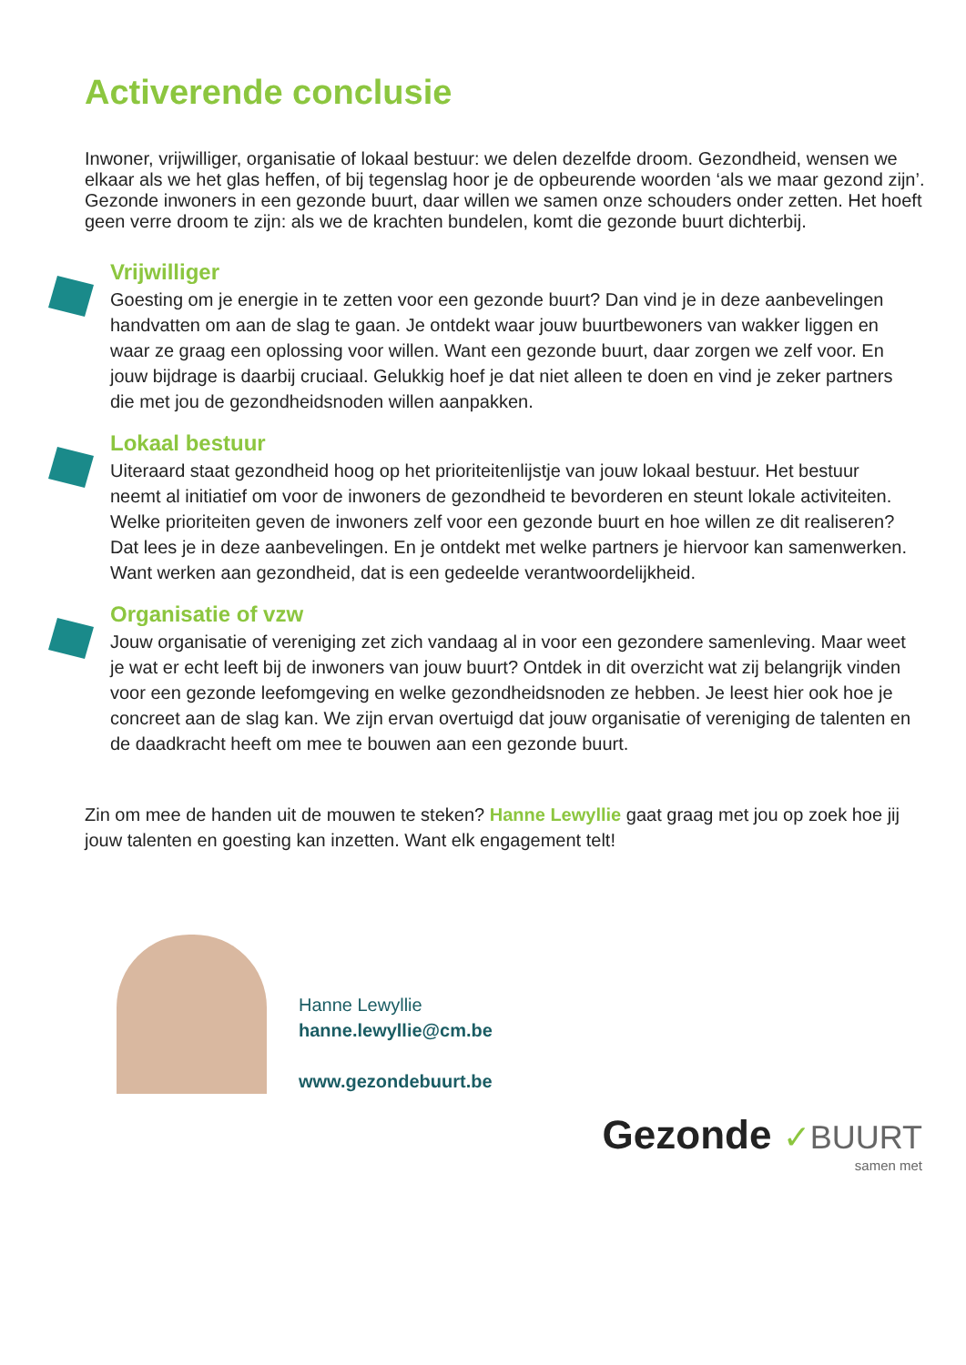Activerende conclusie
Inwoner, vrijwilliger, organisatie of lokaal bestuur: we delen dezelfde droom. Gezondheid, wensen we elkaar als we het glas heffen, of bij tegenslag hoor je de opbeurende woorden ‘als we maar gezond zijn’. Gezonde inwoners in een gezonde buurt, daar willen we samen onze schouders onder zetten. Het hoeft geen verre droom te zijn: als we de krachten bundelen, komt die gezonde buurt dichterbij.
Vrijwilliger
Goesting om je energie in te zetten voor een gezonde buurt? Dan vind je in deze aanbevelingen handvatten om aan de slag te gaan. Je ontdekt waar jouw buurtbewoners van wakker liggen en waar ze graag een oplossing voor willen. Want een gezonde buurt, daar zorgen we zelf voor. En jouw bijdrage is daarbij cruciaal. Gelukkig hoef je dat niet alleen te doen en vind je zeker partners die met jou de gezondheidsnoden willen aanpakken.
Lokaal bestuur
Uiteraard staat gezondheid hoog op het prioriteitenlijstje van jouw lokaal bestuur. Het bestuur neemt al initiatief om voor de inwoners de gezondheid te bevorderen en steunt lokale activiteiten. Welke prioriteiten geven de inwoners zelf voor een gezonde buurt en hoe willen ze dit realiseren? Dat lees je in deze aanbevelingen. En je ontdekt met welke partners je hiervoor kan samenwerken. Want werken aan gezondheid, dat is een gedeelde verantwoordelijkheid.
Organisatie of vzw
Jouw organisatie of vereniging zet zich vandaag al in voor een gezondere samenleving. Maar weet je wat er echt leeft bij de inwoners van jouw buurt? Ontdek in dit overzicht wat zij belangrijk vinden voor een gezonde leefomgeving en welke gezondheidsnoden ze hebben. Je leest hier ook hoe je concreet aan de slag kan. We zijn ervan overtuigd dat jouw organisatie of vereniging de talenten en de daadkracht heeft om mee te bouwen aan een gezonde buurt.
Zin om mee de handen uit de mouwen te steken? Hanne Lewyllie gaat graag met jou op zoek hoe jij jouw talenten en goesting kan inzetten. Want elk engagement telt!
Hanne Lewyllie
hanne.lewyllie@cm.be
www.gezondebuurt.be
Gezonde ✓BUURT
samen met